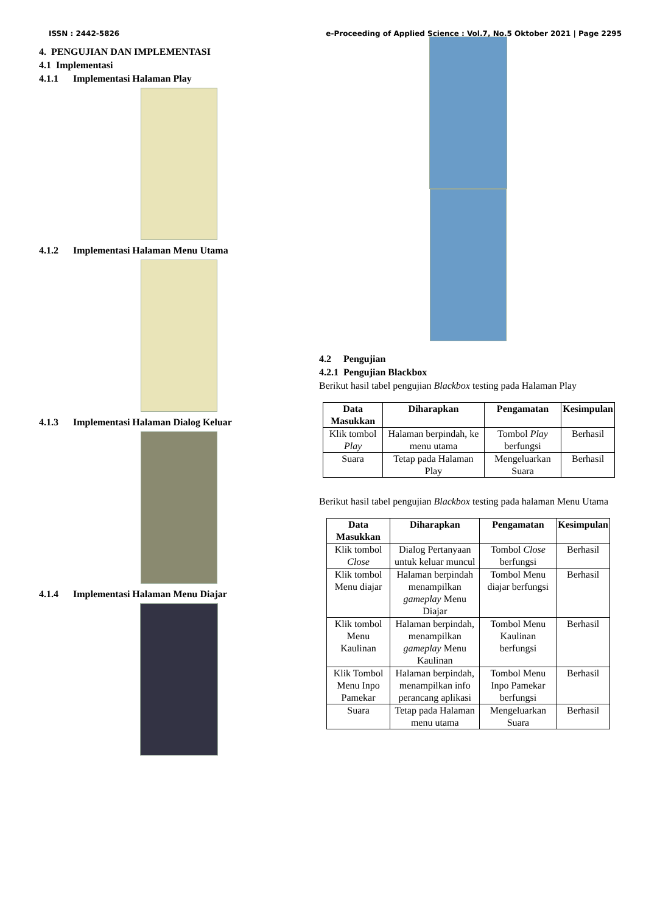ISSN : 2442-5826 e-Proceeding of Applied Science : Vol.7, No.5 Oktober 2021 | Page 2295
4. PENGUJIAN DAN IMPLEMENTASI
4.1 Implementasi
4.1.1 Implementasi Halaman Play
4.1.2 Implementasi Halaman Menu Utama
4.1.3 Implementasi Halaman Dialog Keluar
4.1.4 Implementasi Halaman Menu Diajar
4.2 Pengujian
4.2.1 Pengujian Blackbox
Berikut hasil tabel pengujian Blackbox testing pada Halaman Play
| Data Masukkan | Diharapkan | Pengamatan | Kesimpulan |
| --- | --- | --- | --- |
| Klik tombol Play | Halaman berpindah, ke menu utama | Tombol Play berfungsi | Berhasil |
| Suara | Tetap pada Halaman Play | Mengeluarkan Suara | Berhasil |
Berikut hasil tabel pengujian Blackbox testing pada halaman Menu Utama
| Data Masukkan | Diharapkan | Pengamatan | Kesimpulan |
| --- | --- | --- | --- |
| Klik tombol Close | Dialog Pertanyaan untuk keluar muncul | Tombol Close berfungsi | Berhasil |
| Klik tombol Menu diajar | Halaman berpindah menampilkan gameplay Menu Diajar | Tombol Menu diajar berfungsi | Berhasil |
| Klik tombol Menu Kaulinan | Halaman berpindah, menampilkan gameplay Menu Kaulinan | Tombol Menu Kaulinan berfungsi | Berhasil |
| Klik Tombol Menu Inpo Pamekar | Halaman berpindah, menampilkan info perancang aplikasi | Tombol Menu Inpo Pamekar berfungsi | Berhasil |
| Suara | Tetap pada Halaman menu utama | Mengeluarkan Suara | Berhasil |